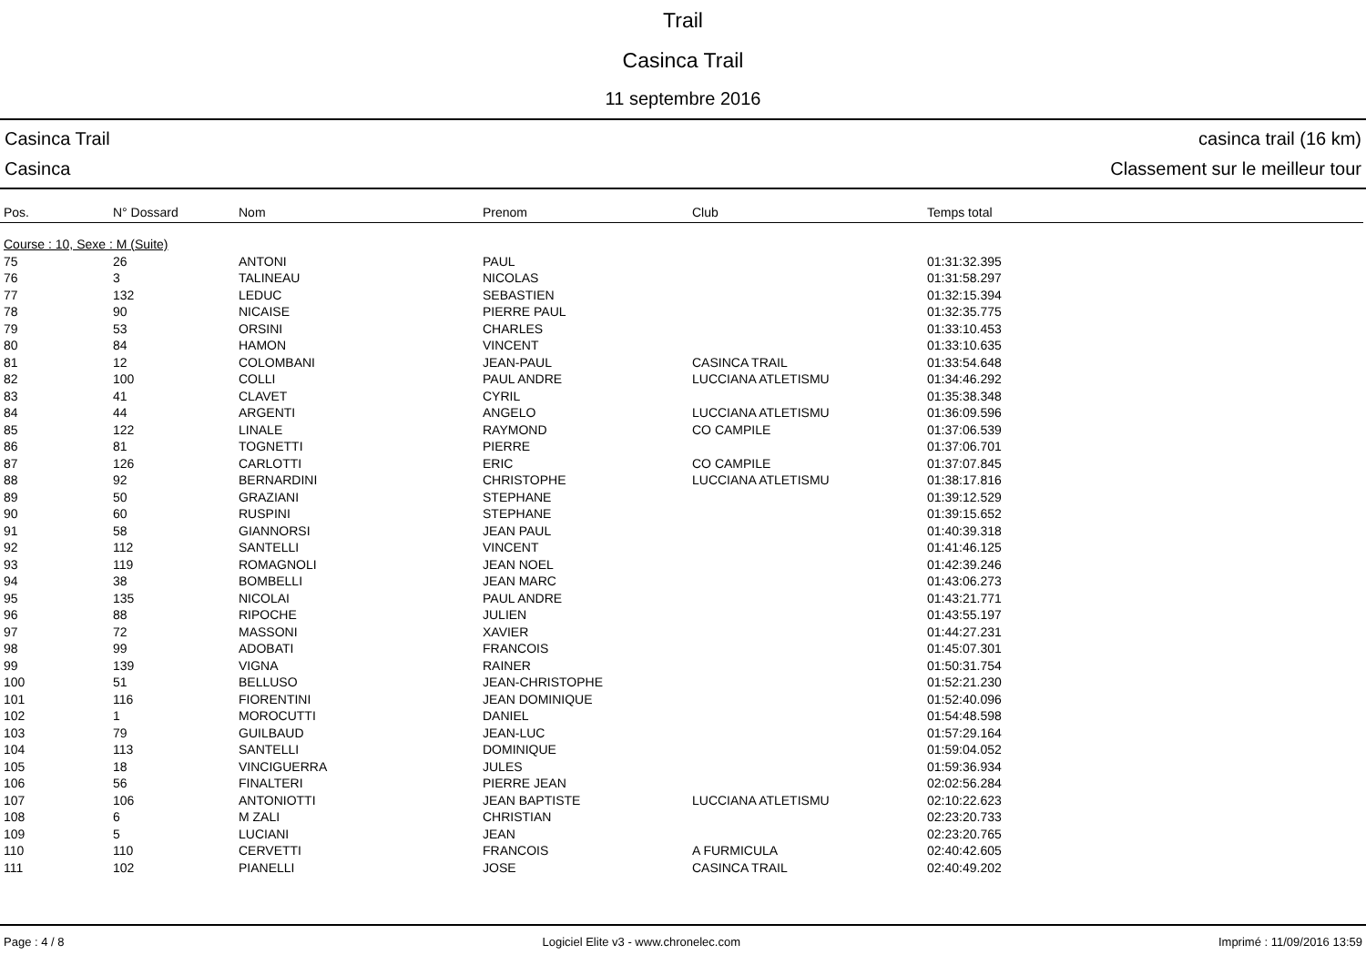Trail
Casinca Trail
11 septembre 2016
Casinca Trail
Casinca
casinca trail (16 km)
Classement sur le meilleur tour
| Pos. | N° Dossard | Nom | Prenom | Club | Temps total |
| --- | --- | --- | --- | --- | --- |
| Course : 10, Sexe : M (Suite) | | | | | |
| 75 | 26 | ANTONI | PAUL | | 01:31:32.395 |
| 76 | 3 | TALINEAU | NICOLAS | | 01:31:58.297 |
| 77 | 132 | LEDUC | SEBASTIEN | | 01:32:15.394 |
| 78 | 90 | NICAISE | PIERRE PAUL | | 01:32:35.775 |
| 79 | 53 | ORSINI | CHARLES | | 01:33:10.453 |
| 80 | 84 | HAMON | VINCENT | | 01:33:10.635 |
| 81 | 12 | COLOMBANI | JEAN-PAUL | CASINCA TRAIL | 01:33:54.648 |
| 82 | 100 | COLLI | PAUL ANDRE | LUCCIANA ATLETISMU | 01:34:46.292 |
| 83 | 41 | CLAVET | CYRIL | | 01:35:38.348 |
| 84 | 44 | ARGENTI | ANGELO | LUCCIANA ATLETISMU | 01:36:09.596 |
| 85 | 122 | LINALE | RAYMOND | CO CAMPILE | 01:37:06.539 |
| 86 | 81 | TOGNETTI | PIERRE | | 01:37:06.701 |
| 87 | 126 | CARLOTTI | ERIC | CO CAMPILE | 01:37:07.845 |
| 88 | 92 | BERNARDINI | CHRISTOPHE | LUCCIANA ATLETISMU | 01:38:17.816 |
| 89 | 50 | GRAZIANI | STEPHANE | | 01:39:12.529 |
| 90 | 60 | RUSPINI | STEPHANE | | 01:39:15.652 |
| 91 | 58 | GIANNORSI | JEAN PAUL | | 01:40:39.318 |
| 92 | 112 | SANTELLI | VINCENT | | 01:41:46.125 |
| 93 | 119 | ROMAGNOLI | JEAN NOEL | | 01:42:39.246 |
| 94 | 38 | BOMBELLI | JEAN MARC | | 01:43:06.273 |
| 95 | 135 | NICOLAI | PAUL ANDRE | | 01:43:21.771 |
| 96 | 88 | RIPOCHE | JULIEN | | 01:43:55.197 |
| 97 | 72 | MASSONI | XAVIER | | 01:44:27.231 |
| 98 | 99 | ADOBATI | FRANCOIS | | 01:45:07.301 |
| 99 | 139 | VIGNA | RAINER | | 01:50:31.754 |
| 100 | 51 | BELLUSO | JEAN-CHRISTOPHE | | 01:52:21.230 |
| 101 | 116 | FIORENTINI | JEAN DOMINIQUE | | 01:52:40.096 |
| 102 | 1 | MOROCUTTI | DANIEL | | 01:54:48.598 |
| 103 | 79 | GUILBAUD | JEAN-LUC | | 01:57:29.164 |
| 104 | 113 | SANTELLI | DOMINIQUE | | 01:59:04.052 |
| 105 | 18 | VINCIGUERRA | JULES | | 01:59:36.934 |
| 106 | 56 | FINALTERI | PIERRE JEAN | | 02:02:56.284 |
| 107 | 106 | ANTONIOTTI | JEAN BAPTISTE | LUCCIANA ATLETISMU | 02:10:22.623 |
| 108 | 6 | M ZALI | CHRISTIAN | | 02:23:20.733 |
| 109 | 5 | LUCIANI | JEAN | | 02:23:20.765 |
| 110 | 110 | CERVETTI | FRANCOIS | A FURMICULA | 02:40:42.605 |
| 111 | 102 | PIANELLI | JOSE | CASINCA TRAIL | 02:40:49.202 |
Page : 4 / 8 Logiciel Elite v3 - www.chronelec.com Imprimé : 11/09/2016 13:59